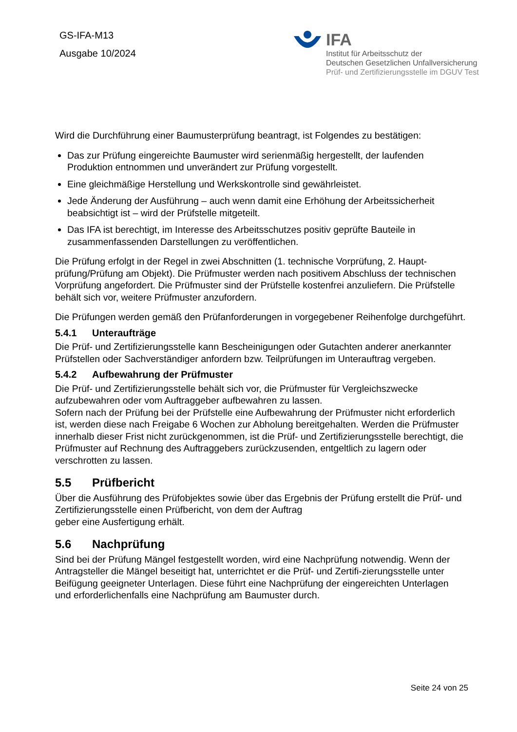GS-IFA-M13
Ausgabe 10/2024
IFA
Institut für Arbeitsschutz der
Deutschen Gesetzlichen Unfallversicherung
Prüf- und Zertifizierungsstelle im DGUV Test
Wird die Durchführung einer Baumusterprüfung beantragt, ist Folgendes zu bestätigen:
Das zur Prüfung eingereichte Baumuster wird serienmäßig hergestellt, der laufenden Produktion entnommen und unverändert zur Prüfung vorgestellt.
Eine gleichmäßige Herstellung und Werkskontrolle sind gewährleistet.
Jede Änderung der Ausführung – auch wenn damit eine Erhöhung der Arbeitssicherheit beabsichtigt ist – wird der Prüfstelle mitgeteilt.
Das IFA ist berechtigt, im Interesse des Arbeitsschutzes positiv geprüfte Bauteile in zusammenfassenden Darstellungen zu veröffentlichen.
Die Prüfung erfolgt in der Regel in zwei Abschnitten (1. technische Vorprüfung, 2. Haupt-prüfung/Prüfung am Objekt). Die Prüfmuster werden nach positivem Abschluss der technischen Vorprüfung angefordert. Die Prüfmuster sind der Prüfstelle kostenfrei anzuliefern. Die Prüfstelle behält sich vor, weitere Prüfmuster anzufordern.
Die Prüfungen werden gemäß den Prüfanforderungen in vorgegebener Reihenfolge durchgeführt.
5.4.1 Unteraufträge
Die Prüf- und Zertifizierungsstelle kann Bescheinigungen oder Gutachten anderer anerkannter Prüfstellen oder Sachverständiger anfordern bzw. Teilprüfungen im Unterauftrag vergeben.
5.4.2 Aufbewahrung der Prüfmuster
Die Prüf- und Zertifizierungsstelle behält sich vor, die Prüfmuster für Vergleichszwecke aufzubewahren oder vom Auftraggeber aufbewahren zu lassen.
Sofern nach der Prüfung bei der Prüfstelle eine Aufbewahrung der Prüfmuster nicht erforderlich ist, werden diese nach Freigabe 6 Wochen zur Abholung bereitgehalten. Werden die Prüfmuster innerhalb dieser Frist nicht zurückgenommen, ist die Prüf- und Zertifizierungsstelle berechtigt, die Prüfmuster auf Rechnung des Auftraggebers zurückzusenden, entgeltlich zu lagern oder verschrotten zu lassen.
5.5 Prüfbericht
Über die Ausführung des Prüfobjektes sowie über das Ergebnis der Prüfung erstellt die Prüf- und Zertifizierungsstelle einen Prüfbericht, von dem der Auftrag
geber eine Ausfertigung erhält.
5.6 Nachprüfung
Sind bei der Prüfung Mängel festgestellt worden, wird eine Nachprüfung notwendig. Wenn der Antragsteller die Mängel beseitigt hat, unterrichtet er die Prüf- und Zertifi-zierungsstelle unter Beifügung geeigneter Unterlagen. Diese führt eine Nachprüfung der eingereichten Unterlagen und erforderlichenfalls eine Nachprüfung am Baumuster durch.
Seite 24 von 25